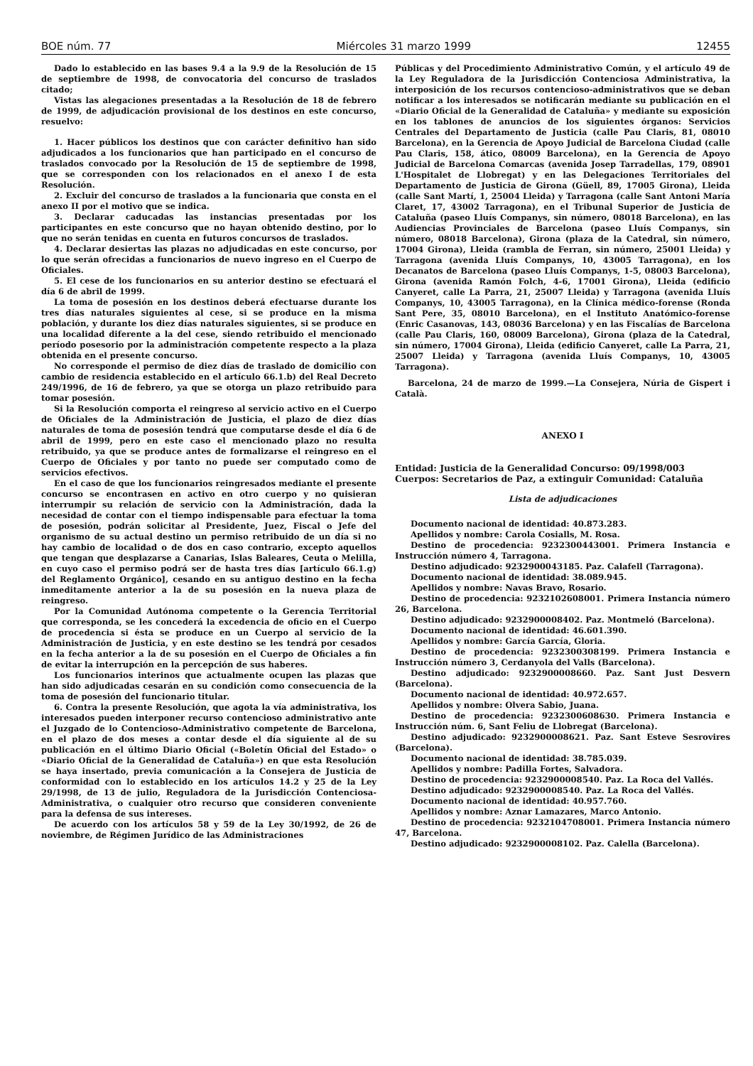BOE núm. 77 Miércoles 31 marzo 1999 12455
Dado lo establecido en las bases 9.4 a la 9.9 de la Resolución de 15 de septiembre de 1998, de convocatoria del concurso de traslados citado;
Vistas las alegaciones presentadas a la Resolución de 18 de febrero de 1999, de adjudicación provisional de los destinos en este concurso, resuelvo:
1. Hacer públicos los destinos que con carácter definitivo han sido adjudicados a los funcionarios que han participado en el concurso de traslados convocado por la Resolución de 15 de septiembre de 1998, que se corresponden con los relacionados en el anexo I de esta Resolución.
2. Excluir del concurso de traslados a la funcionaria que consta en el anexo II por el motivo que se indica.
3. Declarar caducadas las instancias presentadas por los participantes en este concurso que no hayan obtenido destino, por lo que no serán tenidas en cuenta en futuros concursos de traslados.
4. Declarar desiertas las plazas no adjudicadas en este concurso, por lo que serán ofrecidas a funcionarios de nuevo ingreso en el Cuerpo de Oficiales.
5. El cese de los funcionarios en su anterior destino se efectuará el día 6 de abril de 1999.
La toma de posesión en los destinos deberá efectuarse durante los tres días naturales siguientes al cese, si se produce en la misma población, y durante los diez días naturales siguientes, si se produce en una localidad diferente a la del cese, siendo retribuido el mencionado período posesorio por la administración competente respecto a la plaza obtenida en el presente concurso.
No corresponde el permiso de diez días de traslado de domicilio con cambio de residencia establecido en el artículo 66.1.b) del Real Decreto 249/1996, de 16 de febrero, ya que se otorga un plazo retribuido para tomar posesión.
Si la Resolución comporta el reingreso al servicio activo en el Cuerpo de Oficiales de la Administración de Justicia, el plazo de diez días naturales de toma de posesión tendrá que computarse desde el día 6 de abril de 1999, pero en este caso el mencionado plazo no resulta retribuido, ya que se produce antes de formalizarse el reingreso en el Cuerpo de Oficiales y por tanto no puede ser computado como de servicios efectivos.
En el caso de que los funcionarios reingresados mediante el presente concurso se encontrasen en activo en otro cuerpo y no quisieran interrumpir su relación de servicio con la Administración, dada la necesidad de contar con el tiempo indispensable para efectuar la toma de posesión, podrán solicitar al Presidente, Juez, Fiscal o Jefe del organismo de su actual destino un permiso retribuido de un día si no hay cambio de localidad o de dos en caso contrario, excepto aquellos que tengan que desplazarse a Canarias, Islas Baleares, Ceuta o Melilla, en cuyo caso el permiso podrá ser de hasta tres días [artículo 66.1.g) del Reglamento Orgánico], cesando en su antiguo destino en la fecha inmeditamente anterior a la de su posesión en la nueva plaza de reingreso.
Por la Comunidad Autónoma competente o la Gerencia Territorial que corresponda, se les concederá la excedencia de oficio en el Cuerpo de procedencia si ésta se produce en un Cuerpo al servicio de la Administración de Justicia, y en este destino se les tendrá por cesados en la fecha anterior a la de su posesión en el Cuerpo de Oficiales a fin de evitar la interrupción en la percepción de sus haberes.
Los funcionarios interinos que actualmente ocupen las plazas que han sido adjudicadas cesarán en su condición como consecuencia de la toma de posesión del funcionario titular.
6. Contra la presente Resolución, que agota la vía administrativa, los interesados pueden interponer recurso contencioso administrativo ante el Juzgado de lo Contencioso-Administrativo competente de Barcelona, en el plazo de dos meses a contar desde el día siguiente al de su publicación en el último Diario Oficial («Boletín Oficial del Estado» o «Diario Oficial de la Generalidad de Cataluña») en que esta Resolución se haya insertado, previa comunicación a la Consejera de Justicia de conformidad con lo establecido en los artículos 14.2 y 25 de la Ley 29/1998, de 13 de julio, Reguladora de la Jurisdicción Contenciosa-Administrativa, o cualquier otro recurso que consideren conveniente para la defensa de sus intereses.
De acuerdo con los artículos 58 y 59 de la Ley 30/1992, de 26 de noviembre, de Régimen Jurídico de las Administraciones
Públicas y del Procedimiento Administrativo Común, y el artículo 49 de la Ley Reguladora de la Jurisdicción Contenciosa Administrativa, la interposición de los recursos contencioso-administrativos que se deban notificar a los interesados se notificarán mediante su publicación en el «Diario Oficial de la Generalidad de Cataluña» y mediante su exposición en los tablones de anuncios de los siguientes órganos: Servicios Centrales del Departamento de Justicia (calle Pau Claris, 81, 08010 Barcelona), en la Gerencia de Apoyo Judicial de Barcelona Ciudad (calle Pau Claris, 158, ático, 08009 Barcelona), en la Gerencia de Apoyo Judicial de Barcelona Comarcas (avenida Josep Tarradellas, 179, 08901 L'Hospitalet de Llobregat) y en las Delegaciones Territoriales del Departamento de Justicia de Girona (Güell, 89, 17005 Girona), Lleida (calle Sant Martí, 1, 25004 Lleida) y Tarragona (calle Sant Antoni María Claret, 17, 43002 Tarragona), en el Tribunal Superior de Justicia de Cataluña (paseo Lluís Companys, sin número, 08018 Barcelona), en las Audiencias Provinciales de Barcelona (paseo Lluís Companys, sin número, 08018 Barcelona), Girona (plaza de la Catedral, sin número, 17004 Girona), Lleida (rambla de Ferran, sin número, 25001 Lleida) y Tarragona (avenida Lluís Companys, 10, 43005 Tarragona), en los Decanatos de Barcelona (paseo Lluís Companys, 1-5, 08003 Barcelona), Girona (avenida Ramón Folch, 4-6, 17001 Girona), Lleida (edificio Canyeret, calle La Parra, 21, 25007 Lleida) y Tarragona (avenida Lluís Companys, 10, 43005 Tarragona), en la Clínica médico-forense (Ronda Sant Pere, 35, 08010 Barcelona), en el Instituto Anatómico-forense (Enric Casanovas, 143, 08036 Barcelona) y en las Fiscalías de Barcelona (calle Pau Claris, 160, 08009 Barcelona), Girona (plaza de la Catedral, sin número, 17004 Girona), Lleida (edificio Canyeret, calle La Parra, 21, 25007 Lleida) y Tarragona (avenida Lluís Companys, 10, 43005 Tarragona).
Barcelona, 24 de marzo de 1999.—La Consejera, Núria de Gispert i Català.
ANEXO I
Entidad: Justicia de la Generalidad Concurso: 09/1998/003
Cuerpos: Secretarios de Paz, a extinguir Comunidad: Cataluña
Lista de adjudicaciones
Documento nacional de identidad: 40.873.283.
Apellidos y nombre: Carola Cosialls, M. Rosa.
Destino de procedencia: 9232300443001. Primera Instancia e Instrucción número 4, Tarragona.
Destino adjudicado: 9232900043185. Paz. Calafell (Tarragona).
Documento nacional de identidad: 38.089.945.
Apellidos y nombre: Navas Bravo, Rosario.
Destino de procedencia: 9232102608001. Primera Instancia número 26, Barcelona.
Destino adjudicado: 9232900008402. Paz. Montmeló (Barcelona).
Documento nacional de identidad: 46.601.390.
Apellidos y nombre: García García, Gloria.
Destino de procedencia: 9232300308199. Primera Instancia e Instrucción número 3, Cerdanyola del Valls (Barcelona).
Destino adjudicado: 9232900008660. Paz. Sant Just Desvern (Barcelona).
Documento nacional de identidad: 40.972.657.
Apellidos y nombre: Olvera Sabio, Juana.
Destino de procedencia: 9232300608630. Primera Instancia e Instrucción núm. 6, Sant Feliu de Llobregat (Barcelona).
Destino adjudicado: 9232900008621. Paz. Sant Esteve Sesrovires (Barcelona).
Documento nacional de identidad: 38.785.039.
Apellidos y nombre: Padilla Fortes, Salvadora.
Destino de procedencia: 9232900008540. Paz. La Roca del Vallés.
Destino adjudicado: 9232900008540. Paz. La Roca del Vallés.
Documento nacional de identidad: 40.957.760.
Apellidos y nombre: Aznar Lamazares, Marco Antonio.
Destino de procedencia: 9232104708001. Primera Instancia número 47, Barcelona.
Destino adjudicado: 9232900008102. Paz. Calella (Barcelona).